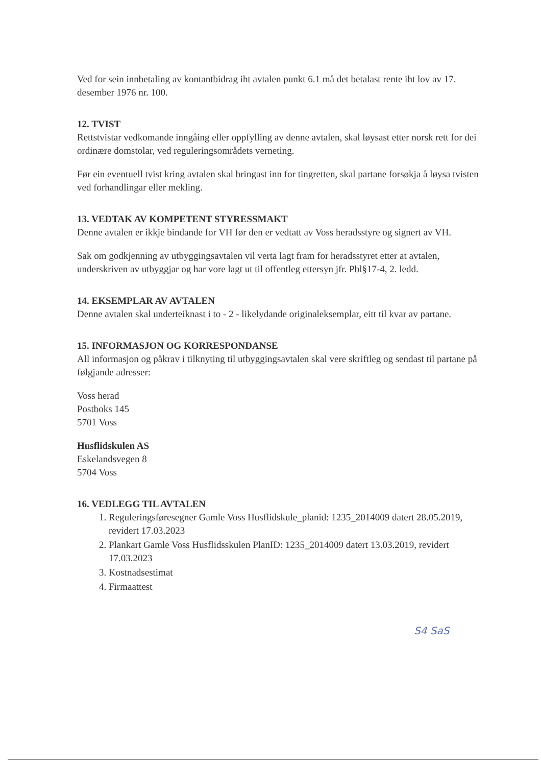Ved for sein innbetaling av kontantbidrag iht avtalen punkt 6.1 må det betalast rente iht lov av 17. desember 1976 nr. 100.
12. TVIST
Rettstvistar vedkomande inngåing eller oppfylling av denne avtalen, skal løysast etter norsk rett for dei ordinære domstolar, ved reguleringsområdets verneting.
Før ein eventuell tvist kring avtalen skal bringast inn for tingretten, skal partane forsøkja å løysa tvisten ved forhandlingar eller mekling.
13. VEDTAK AV KOMPETENT STYRESSMAKT
Denne avtalen er ikkje bindande for VH før den er vedtatt av Voss heradsstyre og signert av VH.
Sak om godkjenning av utbyggingsavtalen vil verta lagt fram for heradsstyret etter at avtalen, underskriven av utbyggjar og har vore lagt ut til offentleg ettersyn jfr. Pbl§17-4, 2. ledd.
14. EKSEMPLAR AV AVTALEN
Denne avtalen skal underteiknast i to - 2 - likelydande originaleksemplar, eitt til kvar av partane.
15. INFORMASJON OG KORRESPONDANSE
All informasjon og påkrav i tilknyting til utbyggingsavtalen skal vere skriftleg og sendast til partane på følgjande adresser:
Voss herad
Postboks 145
5701 Voss
Husflidskulen AS
Eskelandsvegen 8
5704 Voss
16. VEDLEGG TIL AVTALEN
1. Reguleringsføresegner Gamle Voss Husflidskule_planid: 1235_2014009 datert 28.05.2019, revidert 17.03.2023
2. Plankart Gamle Voss Husflidsskulen PlanID: 1235_2014009 datert 13.03.2019, revidert 17.03.2023
3. Kostnadsestimat
4. Firmaattest
S4 SaS